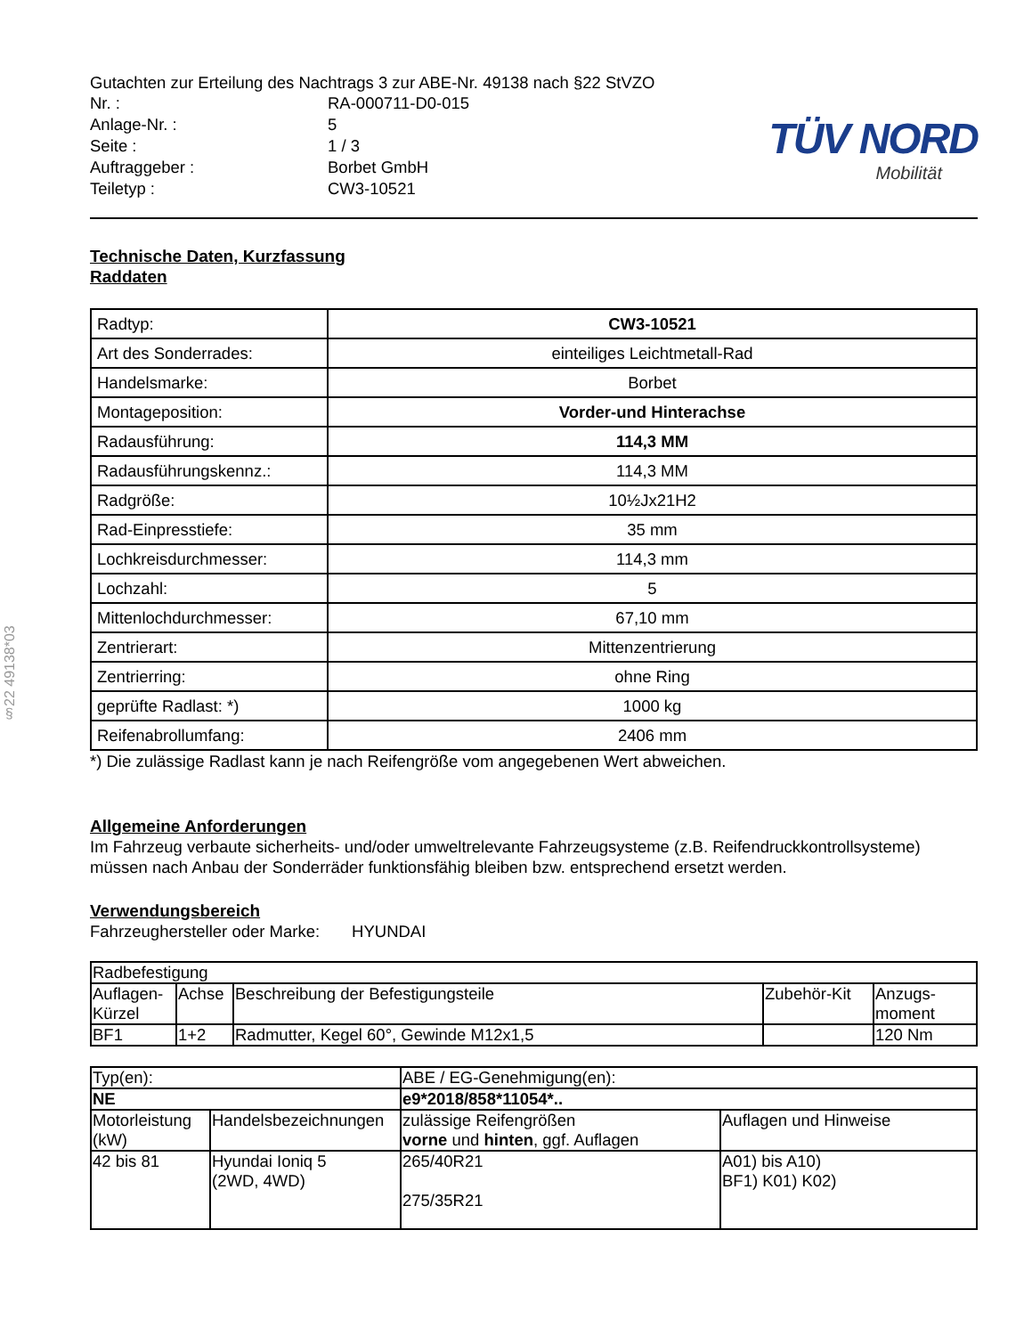§22 49138*03
Gutachten zur Erteilung des Nachtrags 3 zur ABE-Nr. 49138 nach §22 StVZO
| Nr. : | RA-000711-D0-015 |
| Anlage-Nr. : | 5 |
| Seite : | 1 / 3 |
| Auftraggeber : | Borbet GmbH |
| Teiletyp : | CW3-10521 |
TÜV NORD
Mobilität
Technische Daten, Kurzfassung
Raddaten
| Radtyp: | CW3-10521 |
| Art des Sonderrades: | einteiliges Leichtmetall-Rad |
| Handelsmarke: | Borbet |
| Montageposition: | Vorder-und Hinterachse |
| Radausführung: | 114,3 MM |
| Radausführungskennz.: | 114,3 MM |
| Radgröße: | 10½Jx21H2 |
| Rad-Einpresstiefe: | 35 mm |
| Lochkreisdurchmesser: | 114,3 mm |
| Lochzahl: | 5 |
| Mittenlochdurchmesser: | 67,10 mm |
| Zentrierart: | Mittenzentrierung |
| Zentrierring: | ohne Ring |
| geprüfte Radlast: *) | 1000 kg |
| Reifenabrollumfang: | 2406 mm |
*) Die zulässige Radlast kann je nach Reifengröße vom angegebenen Wert abweichen.
Allgemeine Anforderungen
Im Fahrzeug verbaute sicherheits- und/oder umweltrelevante Fahrzeugsysteme (z.B. Reifendruckkontrollsysteme) müssen nach Anbau der Sonderräder funktionsfähig bleiben bzw. entsprechend ersetzt werden.
Verwendungsbereich
Fahrzeughersteller oder Marke: HYUNDAI
| Radbefestigung | | | | |
| Auflagen- Kürzel | Achse | Beschreibung der Befestigungsteile | Zubehör-Kit | Anzugs- moment |
| BF1 | 1+2 | Radmutter, Kegel 60°, Gewinde M12x1,5 | | 120 Nm |
| Typ(en): | | ABE / EG-Genehmigung(en): | |
| NE | | e9*2018/858*11054*.. | |
| Motorleistung (kW) | Handelsbezeichnungen | zulässige Reifengrößen vorne und hinten , ggf. Auflagen | Auflagen und Hinweise |
| 42 bis 81 | Hyundai Ioniq 5 (2WD, 4WD) | 265/40R21 275/35R21 | A01) bis A10) BF1) K01) K02) |